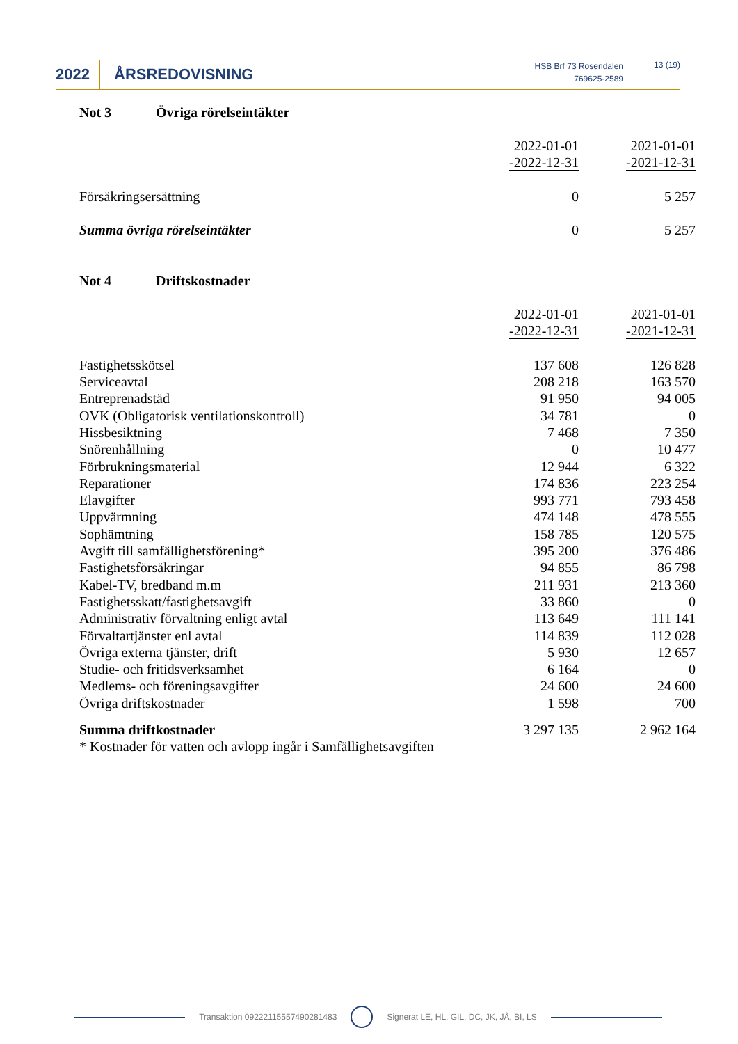2022 ÅRSREDOVISNING
HSB Brf 73 Rosendalen
769625-2589
13 (19)
Not 3 Övriga rörelseintäkter
| | 2022-01-01 -2022-12-31 | 2021-01-01 -2021-12-31 |
| Försäkringsersättning | 0 | 5 257 |
| Summa övriga rörelseintäkter | 0 | 5 257 |
Not 4 Driftskostnader
| | 2022-01-01 -2022-12-31 | 2021-01-01 -2021-12-31 |
| Fastighetsskötsel | 137 608 | 126 828 |
| Serviceavtal | 208 218 | 163 570 |
| Entreprenadstäd | 91 950 | 94 005 |
| OVK (Obligatorisk ventilationskontroll) | 34 781 | 0 |
| Hissbesiktning | 7 468 | 7 350 |
| Snörenhållning | 0 | 10 477 |
| Förbrukningsmaterial | 12 944 | 6 322 |
| Reparationer | 174 836 | 223 254 |
| Elavgifter | 993 771 | 793 458 |
| Uppvärmning | 474 148 | 478 555 |
| Sophämtning | 158 785 | 120 575 |
| Avgift till samfällighetsförening* | 395 200 | 376 486 |
| Fastighetsförsäkringar | 94 855 | 86 798 |
| Kabel-TV, bredband m.m | 211 931 | 213 360 |
| Fastighetsskatt/fastighetsavgift | 33 860 | 0 |
| Administrativ förvaltning enligt avtal | 113 649 | 111 141 |
| Förvaltartjänster enl avtal | 114 839 | 112 028 |
| Övriga externa tjänster, drift | 5 930 | 12 657 |
| Studie- och fritidsverksamhet | 6 164 | 0 |
| Medlems- och föreningsavgifter | 24 600 | 24 600 |
| Övriga driftskostnader | 1 598 | 700 |
| Summa driftkostnader | 3 297 135 | 2 962 164 |
| * Kostnader för vatten och avlopp ingår i Samfällighetsavgiften | | |
Transaktion 09222115557490281483 Signerat LE, HL, GIL, DC, JK, JÅ, BI, LS